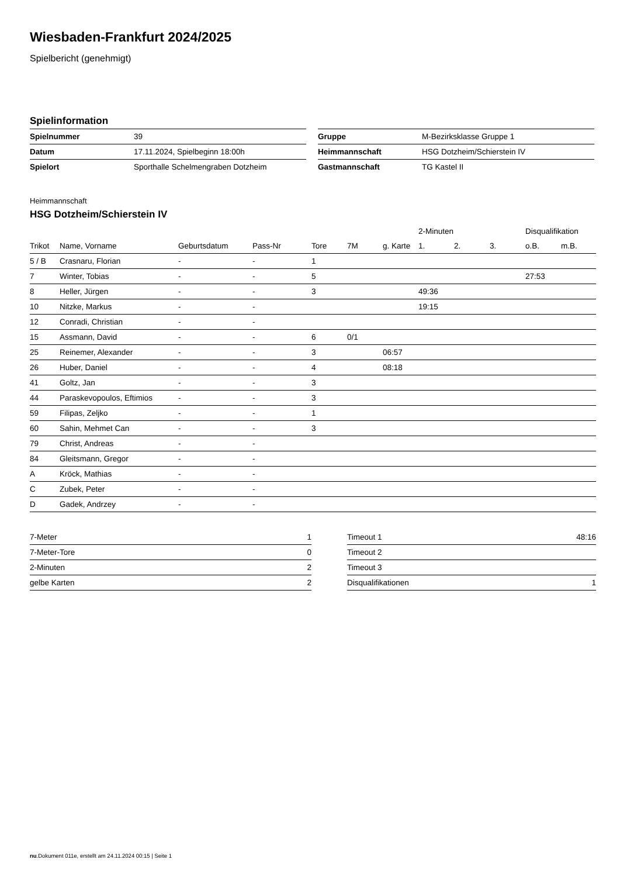Wiesbaden-Frankfurt 2024/2025
Spielbericht (genehmigt)
Spielinformation
| Spielnummer | 39 |
| Datum | 17.11.2024, Spielbeginn 18:00h |
| Spielort | Sporthalle Schelmengraben Dotzheim |
| Gruppe | M-Bezirksklasse Gruppe 1 |
| Heimmannschaft | HSG Dotzheim/Schierstein IV |
| Gastmannschaft | TG Kastel II |
Heimmannschaft
HSG Dotzheim/Schierstein IV
| | | | | | | | 2-Minuten | | | Disqualifikation | |
| --- | --- | --- | --- | --- | --- | --- | --- | --- | --- | --- | --- |
| Trikot | Name, Vorname | Geburtsdatum | Pass-Nr | Tore | 7M | g. Karte | 1. | 2. | 3. | o.B. | m.B. |
| 5 / B | Crasnaru, Florian | - | - | 1 | | | | | | | |
| 7 | Winter, Tobias | - | - | 5 | | | | | | 27:53 | |
| 8 | Heller, Jürgen | - | - | 3 | | | 49:36 | | | | |
| 10 | Nitzke, Markus | - | - | | | | 19:15 | | | | |
| 12 | Conradi, Christian | - | - | | | | | | | | |
| 15 | Assmann, David | - | - | 6 | 0/1 | | | | | | |
| 25 | Reinemer, Alexander | - | - | 3 | | 06:57 | | | | | |
| 26 | Huber, Daniel | - | - | 4 | | 08:18 | | | | | |
| 41 | Goltz, Jan | - | - | 3 | | | | | | | |
| 44 | Paraskevopoulos, Eftimios | - | - | 3 | | | | | | | |
| 59 | Filipas, Zeljko | - | - | 1 | | | | | | | |
| 60 | Sahin, Mehmet Can | - | - | 3 | | | | | | | |
| 79 | Christ, Andreas | - | - | | | | | | | | |
| 84 | Gleitsmann, Gregor | - | - | | | | | | | | |
| A | Kröck, Mathias | - | - | | | | | | | | |
| C | Zubek, Peter | - | - | | | | | | | | |
| D | Gadek, Andrzey | - | - | | | | | | | | |
| 7-Meter | 1 |
| 7-Meter-Tore | 0 |
| 2-Minuten | 2 |
| gelbe Karten | 2 |
| Timeout 1 | 48:16 |
| Timeout 2 | |
| Timeout 3 | |
| Disqualifikationen | 1 |
nu.Dokument 011e, erstellt am 24.11.2024 00:15 | Seite 1